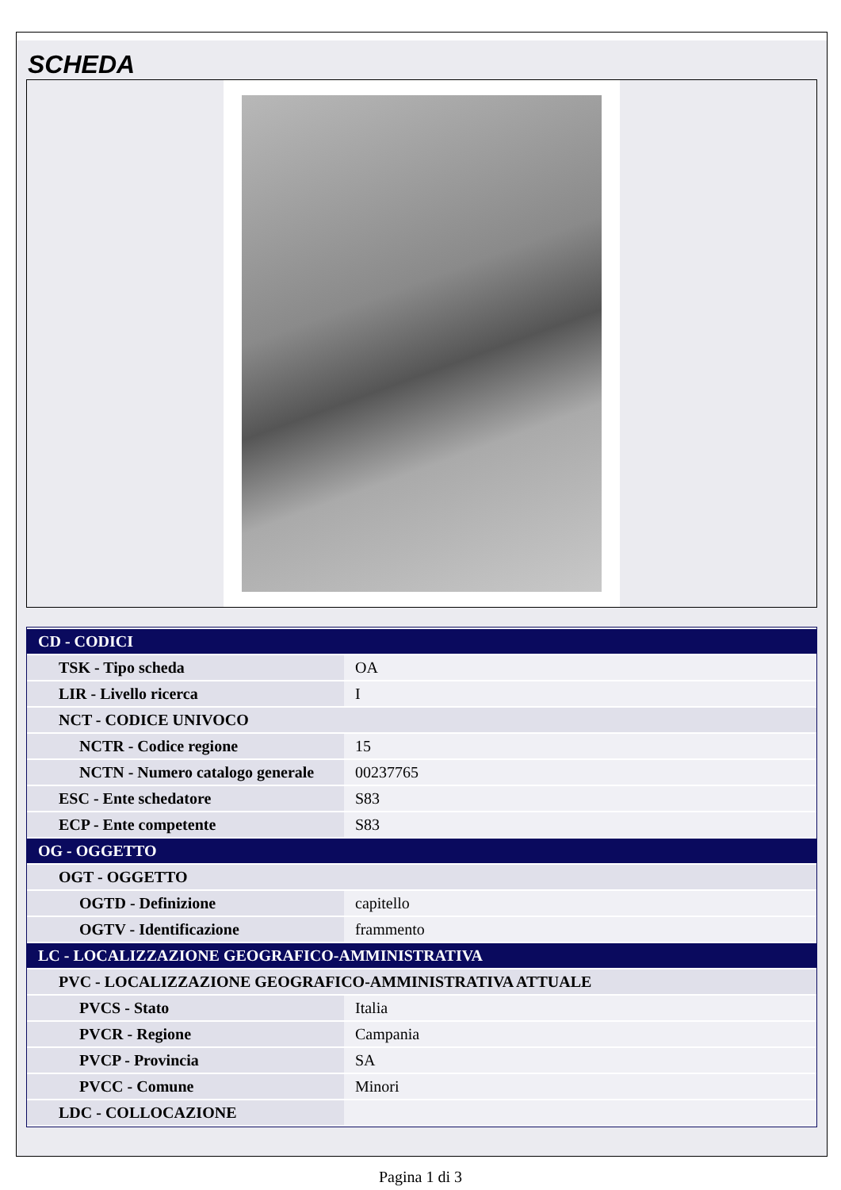SCHEDA
| CD - CODICI | |
| TSK - Tipo scheda | OA |
| LIR - Livello ricerca | I |
| NCT - CODICE UNIVOCO | |
| NCTR - Codice regione | 15 |
| NCTN - Numero catalogo generale | 00237765 |
| ESC - Ente schedatore | S83 |
| ECP - Ente competente | S83 |
| OG - OGGETTO | |
| OGT - OGGETTO | |
| OGTD - Definizione | capitello |
| OGTV - Identificazione | frammento |
| LC - LOCALIZZAZIONE GEOGRAFICO-AMMINISTRATIVA | |
| PVC - LOCALIZZAZIONE GEOGRAFICO-AMMINISTRATIVA ATTUALE | |
| PVCS - Stato | Italia |
| PVCR - Regione | Campania |
| PVCP - Provincia | SA |
| PVCC - Comune | Minori |
| LDC - COLLOCAZIONE | |
Pagina 1 di 3